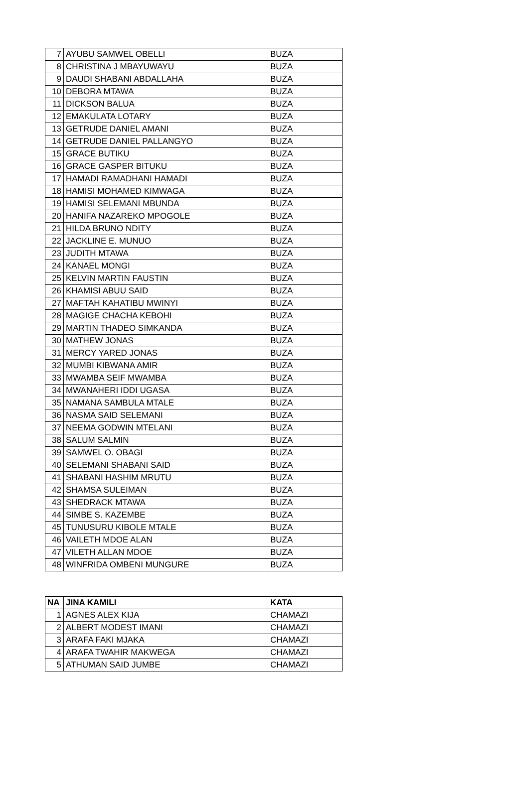| 7 | AYUBU SAMWEL OBELLI | BUZA |
| 8 | CHRISTINA J MBAYUWAYU | BUZA |
| 9 | DAUDI SHABANI ABDALLAHA | BUZA |
| 10 | DEBORA MTAWA | BUZA |
| 11 | DICKSON BALUA | BUZA |
| 12 | EMAKULATA LOTARY | BUZA |
| 13 | GETRUDE DANIEL AMANI | BUZA |
| 14 | GETRUDE DANIEL PALLANGYO | BUZA |
| 15 | GRACE BUTIKU | BUZA |
| 16 | GRACE GASPER BITUKU | BUZA |
| 17 | HAMADI RAMADHANI HAMADI | BUZA |
| 18 | HAMISI MOHAMED KIMWAGA | BUZA |
| 19 | HAMISI SELEMANI MBUNDA | BUZA |
| 20 | HANIFA NAZAREKO MPOGOLE | BUZA |
| 21 | HILDA BRUNO NDITY | BUZA |
| 22 | JACKLINE E. MUNUO | BUZA |
| 23 | JUDITH MTAWA | BUZA |
| 24 | KANAEL MONGI | BUZA |
| 25 | KELVIN MARTIN FAUSTIN | BUZA |
| 26 | KHAMISI ABUU SAID | BUZA |
| 27 | MAFTAH KAHATIBU MWINYI | BUZA |
| 28 | MAGIGE CHACHA KEBOHI | BUZA |
| 29 | MARTIN THADEO SIMKANDA | BUZA |
| 30 | MATHEW JONAS | BUZA |
| 31 | MERCY YARED JONAS | BUZA |
| 32 | MUMBI KIBWANA AMIR | BUZA |
| 33 | MWAMBA SEIF MWAMBA | BUZA |
| 34 | MWANAHERI IDDI UGASA | BUZA |
| 35 | NAMANA SAMBULA MTALE | BUZA |
| 36 | NASMA SAID SELEMANI | BUZA |
| 37 | NEEMA GODWIN MTELANI | BUZA |
| 38 | SALUM SALMIN | BUZA |
| 39 | SAMWEL O. OBAGI | BUZA |
| 40 | SELEMANI SHABANI SAID | BUZA |
| 41 | SHABANI HASHIM MRUTU | BUZA |
| 42 | SHAMSA SULEIMAN | BUZA |
| 43 | SHEDRACK MTAWA | BUZA |
| 44 | SIMBE S. KAZEMBE | BUZA |
| 45 | TUNUSURU KIBOLE MTALE | BUZA |
| 46 | VAILETH MDOE ALAN | BUZA |
| 47 | VILETH ALLAN MDOE | BUZA |
| 48 | WINFRIDA OMBENI MUNGURE | BUZA |
| NA | JINA KAMILI | KATA |
| --- | --- | --- |
| 1 | AGNES ALEX KIJA | CHAMAZI |
| 2 | ALBERT MODEST IMANI | CHAMAZI |
| 3 | ARAFA FAKI MJAKA | CHAMAZI |
| 4 | ARAFA TWAHIR MAKWEGA | CHAMAZI |
| 5 | ATHUMAN SAID JUMBE | CHAMAZI |